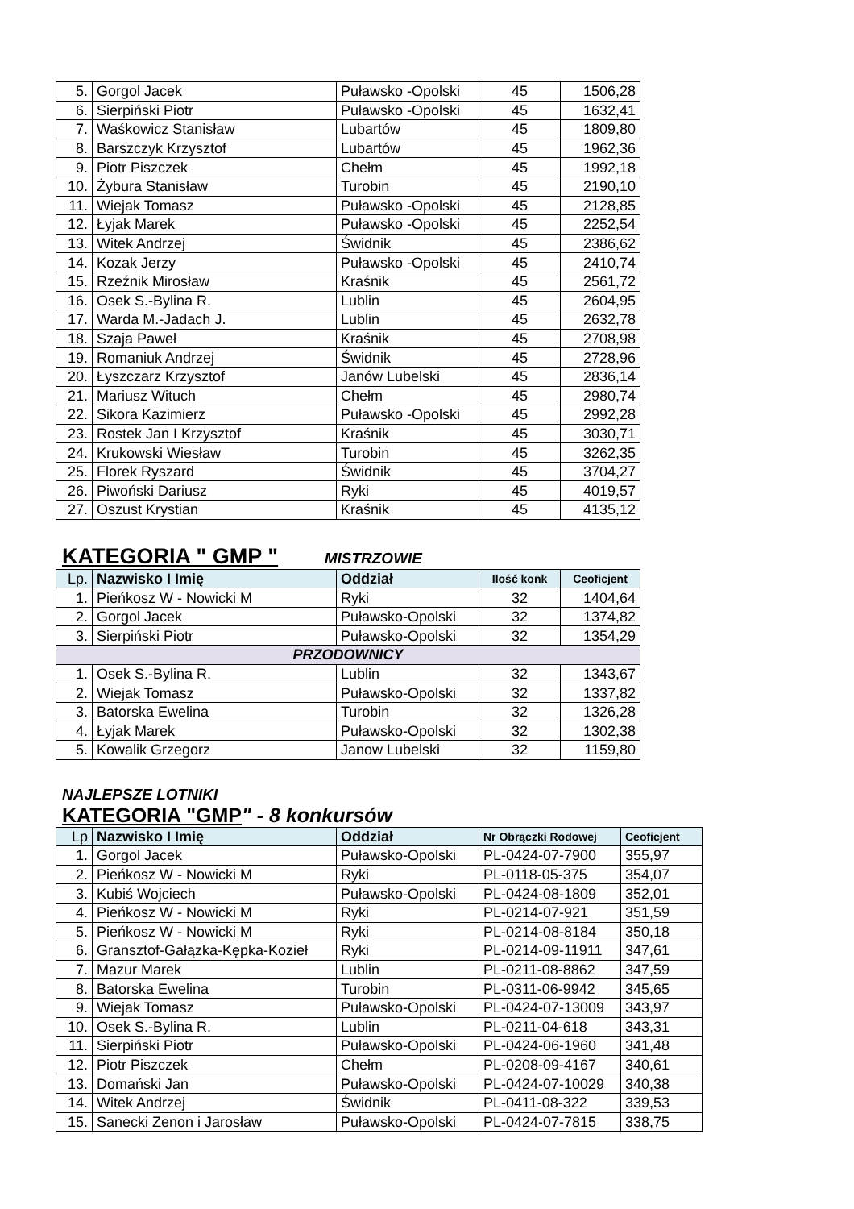| 5. | Gorgol Jacek | Puławsko -Opolski | 45 | 1506,28 |
| 6. | Sierpiński Piotr | Puławsko -Opolski | 45 | 1632,41 |
| 7. | Waśkowicz Stanisław | Lubartów | 45 | 1809,80 |
| 8. | Barszczyk Krzysztof | Lubartów | 45 | 1962,36 |
| 9. | Piotr Piszczek | Chełm | 45 | 1992,18 |
| 10. | Żybura Stanisław | Turobin | 45 | 2190,10 |
| 11. | Wiejak Tomasz | Puławsko -Opolski | 45 | 2128,85 |
| 12. | Łyjak Marek | Puławsko -Opolski | 45 | 2252,54 |
| 13. | Witek Andrzej | Świdnik | 45 | 2386,62 |
| 14. | Kozak Jerzy | Puławsko -Opolski | 45 | 2410,74 |
| 15. | Rzeźnik Mirosław | Kraśnik | 45 | 2561,72 |
| 16. | Osek S.-Bylina R. | Lublin | 45 | 2604,95 |
| 17. | Warda M.-Jadach J. | Lublin | 45 | 2632,78 |
| 18. | Szaja Paweł | Kraśnik | 45 | 2708,98 |
| 19. | Romaniuk Andrzej | Świdnik | 45 | 2728,96 |
| 20. | Łyszczarz Krzysztof | Janów Lubelski | 45 | 2836,14 |
| 21. | Mariusz Wituch | Chełm | 45 | 2980,74 |
| 22. | Sikora Kazimierz | Puławsko -Opolski | 45 | 2992,28 |
| 23. | Rostek Jan I Krzysztof | Kraśnik | 45 | 3030,71 |
| 24. | Krukowski Wiesław | Turobin | 45 | 3262,35 |
| 25. | Florek Ryszard | Świdnik | 45 | 3704,27 |
| 26. | Piwoński Dariusz | Ryki | 45 | 4019,57 |
| 27. | Oszust Krystian | Kraśnik | 45 | 4135,12 |
KATEGORIA " GMP " MISTRZOWIE
| Lp. | Nazwisko I Imię | Oddział | Ilość konk | Ceoficjent |
| --- | --- | --- | --- | --- |
| 1. | Pieńkosz W - Nowicki M | Ryki | 32 | 1404,64 |
| 2. | Gorgol Jacek | Puławsko-Opolski | 32 | 1374,82 |
| 3. | Sierpiński Piotr | Puławsko-Opolski | 32 | 1354,29 |
| PRZODOWNICY | | | | |
| 1. | Osek S.-Bylina R. | Lublin | 32 | 1343,67 |
| 2. | Wiejak Tomasz | Puławsko-Opolski | 32 | 1337,82 |
| 3. | Batorska Ewelina | Turobin | 32 | 1326,28 |
| 4. | Łyjak Marek | Puławsko-Opolski | 32 | 1302,38 |
| 5. | Kowalik Grzegorz | Janow Lubelski | 32 | 1159,80 |
NAJLEPSZE LOTNIKI
KATEGORIA "GMP" - 8 konkursów
| Lp | Nazwisko I Imię | Oddział | Nr Obrączki Rodowej | Ceoficjent |
| --- | --- | --- | --- | --- |
| 1. | Gorgol Jacek | Puławsko-Opolski | PL-0424-07-7900 | 355,97 |
| 2. | Pieńkosz W - Nowicki M | Ryki | PL-0118-05-375 | 354,07 |
| 3. | Kubiś Wojciech | Puławsko-Opolski | PL-0424-08-1809 | 352,01 |
| 4. | Pieńkosz W - Nowicki M | Ryki | PL-0214-07-921 | 351,59 |
| 5. | Pieńkosz W - Nowicki M | Ryki | PL-0214-08-8184 | 350,18 |
| 6. | Gransztof-Gałązka-Kępka-Kozieł | Ryki | PL-0214-09-11911 | 347,61 |
| 7. | Mazur Marek | Lublin | PL-0211-08-8862 | 347,59 |
| 8. | Batorska Ewelina | Turobin | PL-0311-06-9942 | 345,65 |
| 9. | Wiejak Tomasz | Puławsko-Opolski | PL-0424-07-13009 | 343,97 |
| 10. | Osek S.-Bylina R. | Lublin | PL-0211-04-618 | 343,31 |
| 11. | Sierpiński Piotr | Puławsko-Opolski | PL-0424-06-1960 | 341,48 |
| 12. | Piotr Piszczek | Chełm | PL-0208-09-4167 | 340,61 |
| 13. | Domański Jan | Puławsko-Opolski | PL-0424-07-10029 | 340,38 |
| 14. | Witek Andrzej | Świdnik | PL-0411-08-322 | 339,53 |
| 15. | Sanecki Zenon i Jarosław | Puławsko-Opolski | PL-0424-07-7815 | 338,75 |